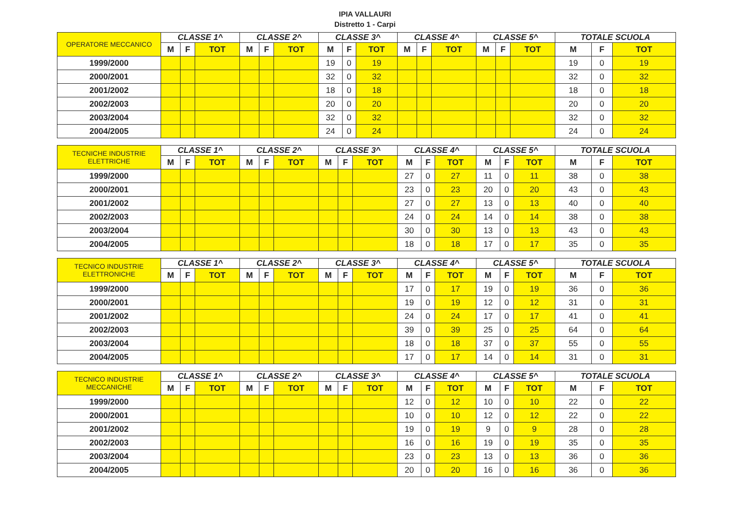IPIA VALLAURI
Distretto 1 - Carpi
| OPERATORE MECCANICO | CLASSE 1^ | | | CLASSE 2^ | | | CLASSE 3^ | | | CLASSE 4^ | | | CLASSE 5^ | | | TOTALE SCUOLA | | |
| --- | --- | --- | --- | --- | --- | --- | --- | --- | --- | --- | --- | --- | --- | --- | --- | --- | --- | --- |
| | M | F | TOT | M | F | TOT | M | F | TOT | M | F | TOT | M | F | TOT | M | F | TOT |
| 1999/2000 | | | | | | | 19 | 0 | 19 | | | | | | | 19 | 0 | 19 |
| 2000/2001 | | | | | | | 32 | 0 | 32 | | | | | | | 32 | 0 | 32 |
| 2001/2002 | | | | | | | 18 | 0 | 18 | | | | | | | 18 | 0 | 18 |
| 2002/2003 | | | | | | | 20 | 0 | 20 | | | | | | | 20 | 0 | 20 |
| 2003/2004 | | | | | | | 32 | 0 | 32 | | | | | | | 32 | 0 | 32 |
| 2004/2005 | | | | | | | 24 | 0 | 24 | | | | | | | 24 | 0 | 24 |
| TECNICHE INDUSTRIE ELETTRICHE | CLASSE 1^ | | | CLASSE 2^ | | | CLASSE 3^ | | | CLASSE 4^ | | | CLASSE 5^ | | | TOTALE SCUOLA | | |
| --- | --- | --- | --- | --- | --- | --- | --- | --- | --- | --- | --- | --- | --- | --- | --- | --- | --- | --- |
| | M | F | TOT | M | F | TOT | M | F | TOT | M | F | TOT | M | F | TOT | M | F | TOT |
| 1999/2000 | | | | | | | | | | 27 | 0 | 27 | 11 | 0 | 11 | 38 | 0 | 38 |
| 2000/2001 | | | | | | | | | | 23 | 0 | 23 | 20 | 0 | 20 | 43 | 0 | 43 |
| 2001/2002 | | | | | | | | | | 27 | 0 | 27 | 13 | 0 | 13 | 40 | 0 | 40 |
| 2002/2003 | | | | | | | | | | 24 | 0 | 24 | 14 | 0 | 14 | 38 | 0 | 38 |
| 2003/2004 | | | | | | | | | | 30 | 0 | 30 | 13 | 0 | 13 | 43 | 0 | 43 |
| 2004/2005 | | | | | | | | | | 18 | 0 | 18 | 17 | 0 | 17 | 35 | 0 | 35 |
| TECNICO INDUSTRIE ELETTRONICHE | CLASSE 1^ | | | CLASSE 2^ | | | CLASSE 3^ | | | CLASSE 4^ | | | CLASSE 5^ | | | TOTALE SCUOLA | | |
| --- | --- | --- | --- | --- | --- | --- | --- | --- | --- | --- | --- | --- | --- | --- | --- | --- | --- | --- |
| | M | F | TOT | M | F | TOT | M | F | TOT | M | F | TOT | M | F | TOT | M | F | TOT |
| 1999/2000 | | | | | | | | | | 17 | 0 | 17 | 19 | 0 | 19 | 36 | 0 | 36 |
| 2000/2001 | | | | | | | | | | 19 | 0 | 19 | 12 | 0 | 12 | 31 | 0 | 31 |
| 2001/2002 | | | | | | | | | | 24 | 0 | 24 | 17 | 0 | 17 | 41 | 0 | 41 |
| 2002/2003 | | | | | | | | | | 39 | 0 | 39 | 25 | 0 | 25 | 64 | 0 | 64 |
| 2003/2004 | | | | | | | | | | 18 | 0 | 18 | 37 | 0 | 37 | 55 | 0 | 55 |
| 2004/2005 | | | | | | | | | | 17 | 0 | 17 | 14 | 0 | 14 | 31 | 0 | 31 |
| TECNICO INDUSTRIE MECCANICHE | CLASSE 1^ | | | CLASSE 2^ | | | CLASSE 3^ | | | CLASSE 4^ | | | CLASSE 5^ | | | TOTALE SCUOLA | | |
| --- | --- | --- | --- | --- | --- | --- | --- | --- | --- | --- | --- | --- | --- | --- | --- | --- | --- | --- |
| | M | F | TOT | M | F | TOT | M | F | TOT | M | F | TOT | M | F | TOT | M | F | TOT |
| 1999/2000 | | | | | | | | | | 12 | 0 | 12 | 10 | 0 | 10 | 22 | 0 | 22 |
| 2000/2001 | | | | | | | | | | 10 | 0 | 10 | 12 | 0 | 12 | 22 | 0 | 22 |
| 2001/2002 | | | | | | | | | | 19 | 0 | 19 | 9 | 0 | 9 | 28 | 0 | 28 |
| 2002/2003 | | | | | | | | | | 16 | 0 | 16 | 19 | 0 | 19 | 35 | 0 | 35 |
| 2003/2004 | | | | | | | | | | 23 | 0 | 23 | 13 | 0 | 13 | 36 | 0 | 36 |
| 2004/2005 | | | | | | | | | | 20 | 0 | 20 | 16 | 0 | 16 | 36 | 0 | 36 |